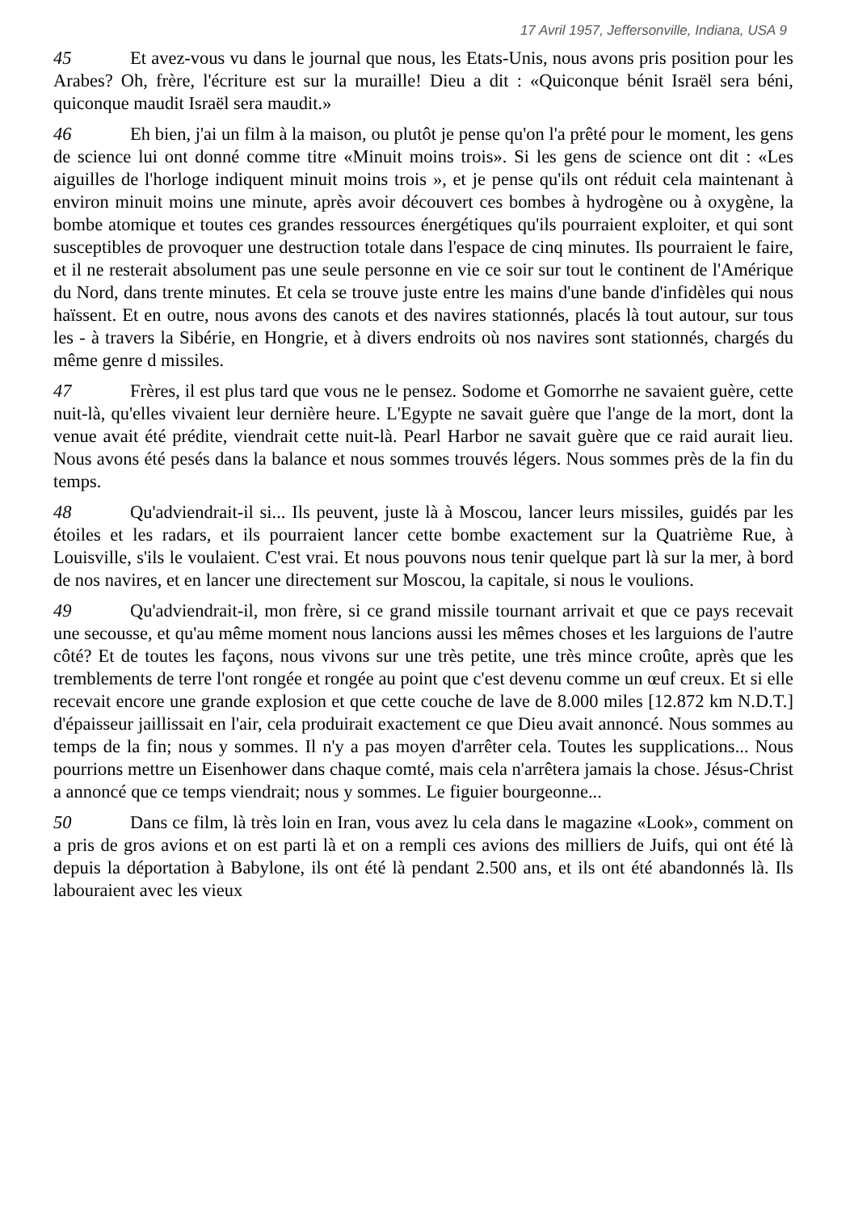17 Avril 1957, Jeffersonville, Indiana, USA 9
45 Et avez-vous vu dans le journal que nous, les Etats-Unis, nous avons pris position pour les Arabes? Oh, frère, l'écriture est sur la muraille! Dieu a dit : «Quiconque bénit Israël sera béni, quiconque maudit Israël sera maudit.»
46 Eh bien, j'ai un film à la maison, ou plutôt je pense qu'on l'a prêté pour le moment, les gens de science lui ont donné comme titre «Minuit moins trois». Si les gens de science ont dit : «Les aiguilles de l'horloge indiquent minuit moins trois », et je pense qu'ils ont réduit cela maintenant à environ minuit moins une minute, après avoir découvert ces bombes à hydrogène ou à oxygène, la bombe atomique et toutes ces grandes ressources énergétiques qu'ils pourraient exploiter, et qui sont susceptibles de provoquer une destruction totale dans l'espace de cinq minutes. Ils pourraient le faire, et il ne resterait absolument pas une seule personne en vie ce soir sur tout le continent de l'Amérique du Nord, dans trente minutes. Et cela se trouve juste entre les mains d'une bande d'infidèles qui nous haïssent. Et en outre, nous avons des canots et des navires stationnés, placés là tout autour, sur tous les - à travers la Sibérie, en Hongrie, et à divers endroits où nos navires sont stationnés, chargés du même genre d missiles.
47 Frères, il est plus tard que vous ne le pensez. Sodome et Gomorrhe ne savaient guère, cette nuit-là, qu'elles vivaient leur dernière heure. L'Egypte ne savait guère que l'ange de la mort, dont la venue avait été prédite, viendrait cette nuit-là. Pearl Harbor ne savait guère que ce raid aurait lieu. Nous avons été pesés dans la balance et nous sommes trouvés légers. Nous sommes près de la fin du temps.
48 Qu'adviendrait-il si... Ils peuvent, juste là à Moscou, lancer leurs missiles, guidés par les étoiles et les radars, et ils pourraient lancer cette bombe exactement sur la Quatrième Rue, à Louisville, s'ils le voulaient. C'est vrai. Et nous pouvons nous tenir quelque part là sur la mer, à bord de nos navires, et en lancer une directement sur Moscou, la capitale, si nous le voulions.
49 Qu'adviendrait-il, mon frère, si ce grand missile tournant arrivait et que ce pays recevait une secousse, et qu'au même moment nous lancions aussi les mêmes choses et les larguions de l'autre côté? Et de toutes les façons, nous vivons sur une très petite, une très mince croûte, après que les tremblements de terre l'ont rongée et rongée au point que c'est devenu comme un œuf creux. Et si elle recevait encore une grande explosion et que cette couche de lave de 8.000 miles [12.872 km N.D.T.] d'épaisseur jaillissait en l'air, cela produirait exactement ce que Dieu avait annoncé. Nous sommes au temps de la fin; nous y sommes. Il n'y a pas moyen d'arrêter cela. Toutes les supplications... Nous pourrions mettre un Eisenhower dans chaque comté, mais cela n'arrêtera jamais la chose. Jésus-Christ a annoncé que ce temps viendrait; nous y sommes. Le figuier bourgeonne...
50 Dans ce film, là très loin en Iran, vous avez lu cela dans le magazine «Look», comment on a pris de gros avions et on est parti là et on a rempli ces avions des milliers de Juifs, qui ont été là depuis la déportation à Babylone, ils ont été là pendant 2.500 ans, et ils ont été abandonnés là. Ils labouraient avec les vieux